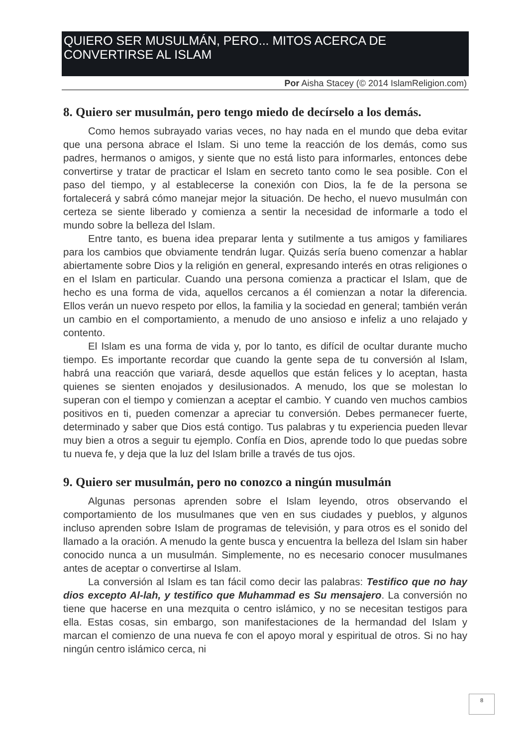QUIERO SER MUSULMÁN, PERO... MITOS ACERCA DE CONVERTIRSE AL ISLAM
Por Aisha Stacey (© 2014 IslamReligion.com)
8. Quiero ser musulmán, pero tengo miedo de decírselo a los demás.
Como hemos subrayado varias veces, no hay nada en el mundo que deba evitar que una persona abrace el Islam. Si uno teme la reacción de los demás, como sus padres, hermanos o amigos, y siente que no está listo para informarles, entonces debe convertirse y tratar de practicar el Islam en secreto tanto como le sea posible. Con el paso del tiempo, y al establecerse la conexión con Dios, la fe de la persona se fortalecerá y sabrá cómo manejar mejor la situación. De hecho, el nuevo musulmán con certeza se siente liberado y comienza a sentir la necesidad de informarle a todo el mundo sobre la belleza del Islam.
Entre tanto, es buena idea preparar lenta y sutilmente a tus amigos y familiares para los cambios que obviamente tendrán lugar. Quizás sería bueno comenzar a hablar abiertamente sobre Dios y la religión en general, expresando interés en otras religiones o en el Islam en particular. Cuando una persona comienza a practicar el Islam, que de hecho es una forma de vida, aquellos cercanos a él comienzan a notar la diferencia. Ellos verán un nuevo respeto por ellos, la familia y la sociedad en general; también verán un cambio en el comportamiento, a menudo de uno ansioso e infeliz a uno relajado y contento.
El Islam es una forma de vida y, por lo tanto, es difícil de ocultar durante mucho tiempo. Es importante recordar que cuando la gente sepa de tu conversión al Islam, habrá una reacción que variará, desde aquellos que están felices y lo aceptan, hasta quienes se sienten enojados y desilusionados. A menudo, los que se molestan lo superan con el tiempo y comienzan a aceptar el cambio. Y cuando ven muchos cambios positivos en ti, pueden comenzar a apreciar tu conversión. Debes permanecer fuerte, determinado y saber que Dios está contigo. Tus palabras y tu experiencia pueden llevar muy bien a otros a seguir tu ejemplo. Confía en Dios, aprende todo lo que puedas sobre tu nueva fe, y deja que la luz del Islam brille a través de tus ojos.
9. Quiero ser musulmán, pero no conozco a ningún musulmán
Algunas personas aprenden sobre el Islam leyendo, otros observando el comportamiento de los musulmanes que ven en sus ciudades y pueblos, y algunos incluso aprenden sobre Islam de programas de televisión, y para otros es el sonido del llamado a la oración. A menudo la gente busca y encuentra la belleza del Islam sin haber conocido nunca a un musulmán. Simplemente, no es necesario conocer musulmanes antes de aceptar o convertirse al Islam.
La conversión al Islam es tan fácil como decir las palabras: Testifico que no hay dios excepto Al-lah, y testifico que Muhammad es Su mensajero. La conversión no tiene que hacerse en una mezquita o centro islámico, y no se necesitan testigos para ella. Estas cosas, sin embargo, son manifestaciones de la hermandad del Islam y marcan el comienzo de una nueva fe con el apoyo moral y espiritual de otros. Si no hay ningún centro islámico cerca, ni
8